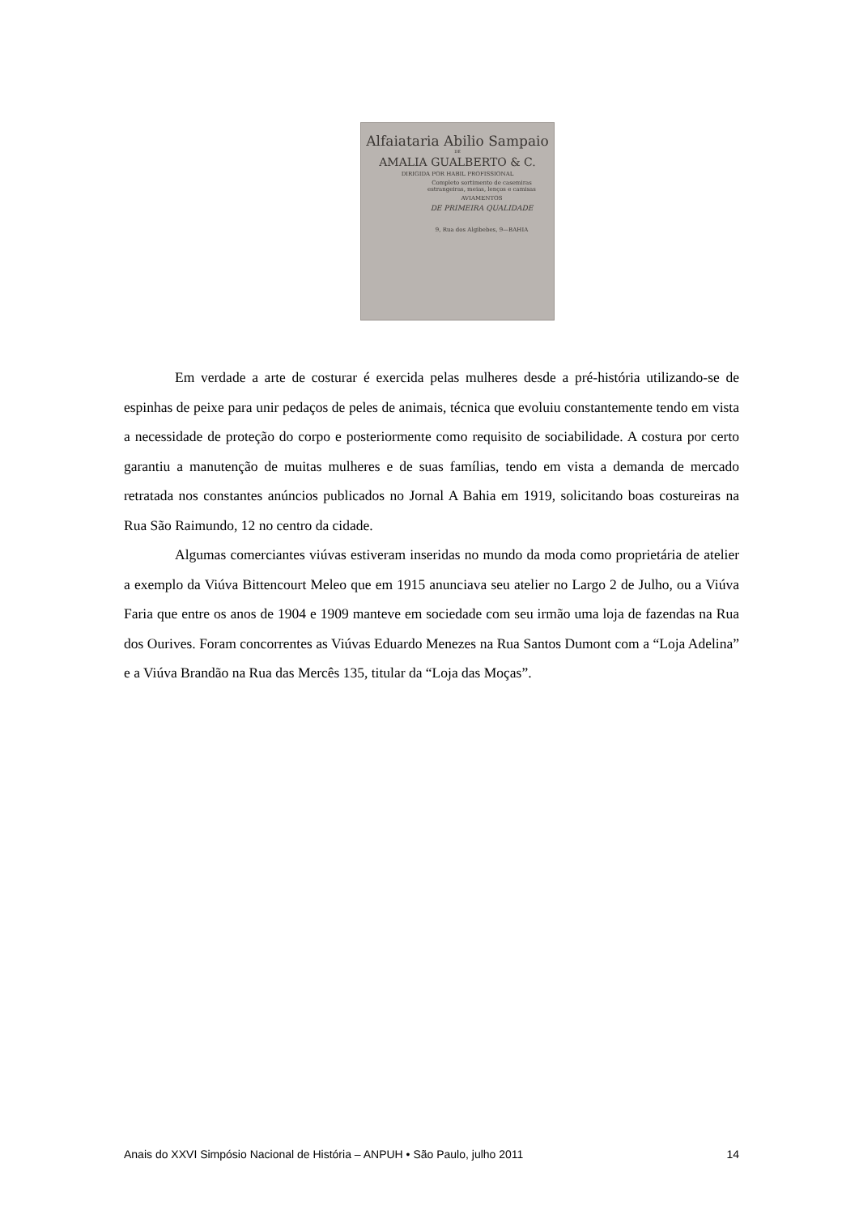Alfaiataria Abilio Sampaio
DE
AMALIA GUALBERTO & C.
DIRIGIDA POR HABIL PROFISSIONAL
Completo sortimento de casemiras estrangeiras, meias, lenços e camisas
AVIAMENTOS
DE PRIMEIRA QUALIDADE
9, Rua dos Algibebes, 9—BAHIA
Em verdade a arte de costurar é exercida pelas mulheres desde a pré-história utilizando-se de espinhas de peixe para unir pedaços de peles de animais, técnica que evoluiu constantemente tendo em vista a necessidade de proteção do corpo e posteriormente como requisito de sociabilidade. A costura por certo garantiu a manutenção de muitas mulheres e de suas famílias, tendo em vista a demanda de mercado retratada nos constantes anúncios publicados no Jornal A Bahia em 1919, solicitando boas costureiras na Rua São Raimundo, 12 no centro da cidade.
Algumas comerciantes viúvas estiveram inseridas no mundo da moda como proprietária de atelier a exemplo da Viúva Bittencourt Meleo que em 1915 anunciava seu atelier no Largo 2 de Julho, ou a Viúva Faria que entre os anos de 1904 e 1909 manteve em sociedade com seu irmão uma loja de fazendas na Rua dos Ourives. Foram concorrentes as Viúvas Eduardo Menezes na Rua Santos Dumont com a “Loja Adelina” e a Viúva Brandão na Rua das Mercês 135, titular da “Loja das Moças”.
Anais do XXVI Simpósio Nacional de História – ANPUH • São Paulo, julho 2011 14